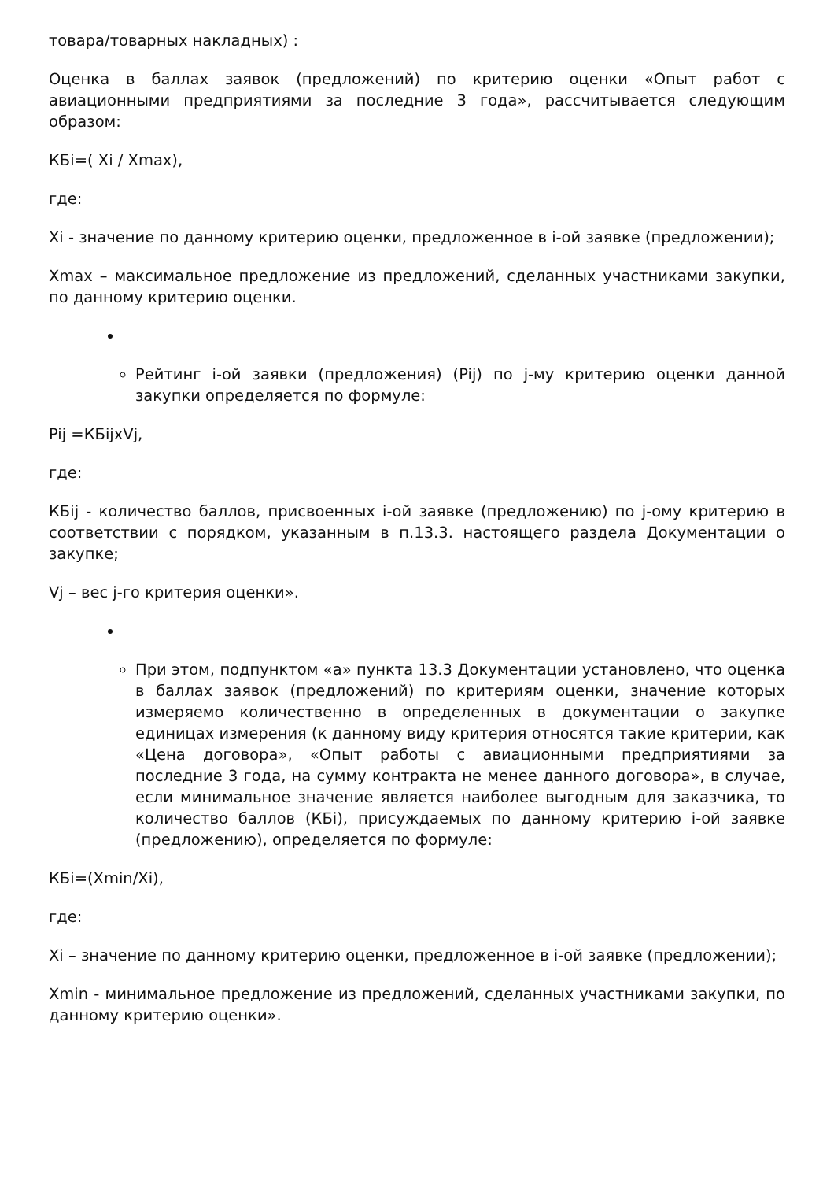товара/товарных накладных) :
Оценка в баллах заявок (предложений) по критерию оценки «Опыт работ с авиационными предприятиями за последние 3 года», рассчитывается следующим образом:
КБi=( Xi / Xmax),
где:
Xi - значение по данному критерию оценки, предложенное в i-ой заявке (предложении);
Xmax – максимальное предложение из предложений, сделанных участниками закупки, по данному критерию оценки.
Рейтинг i-ой заявки (предложения) (Pij) по j-му критерию оценки данной закупки определяется по формуле:
Pij =КБijхVj,
где:
КБij - количество баллов, присвоенных i-ой заявке (предложению) по j-ому критерию в соответствии с порядком, указанным в п.13.3. настоящего раздела Документации о закупке;
Vj – вес j-го критерия оценки».
При этом, подпунктом «а» пункта 13.3 Документации установлено, что оценка в баллах заявок (предложений) по критериям оценки, значение которых измеряемо количественно в определенных в документации о закупке единицах измерения (к данному виду критерия относятся такие критерии, как «Цена договора», «Опыт работы с авиационными предприятиями за последние 3 года, на сумму контракта не менее данного договора», в случае, если минимальное значение является наиболее выгодным для заказчика, то количество баллов (КБi), присуждаемых по данному критерию i-ой заявке (предложению), определяется по формуле:
КБi=(Xmin/Xi),
где:
Xi – значение по данному критерию оценки, предложенное в i-ой заявке (предложении);
Xmin - минимальное предложение из предложений, сделанных участниками закупки, по данному критерию оценки».